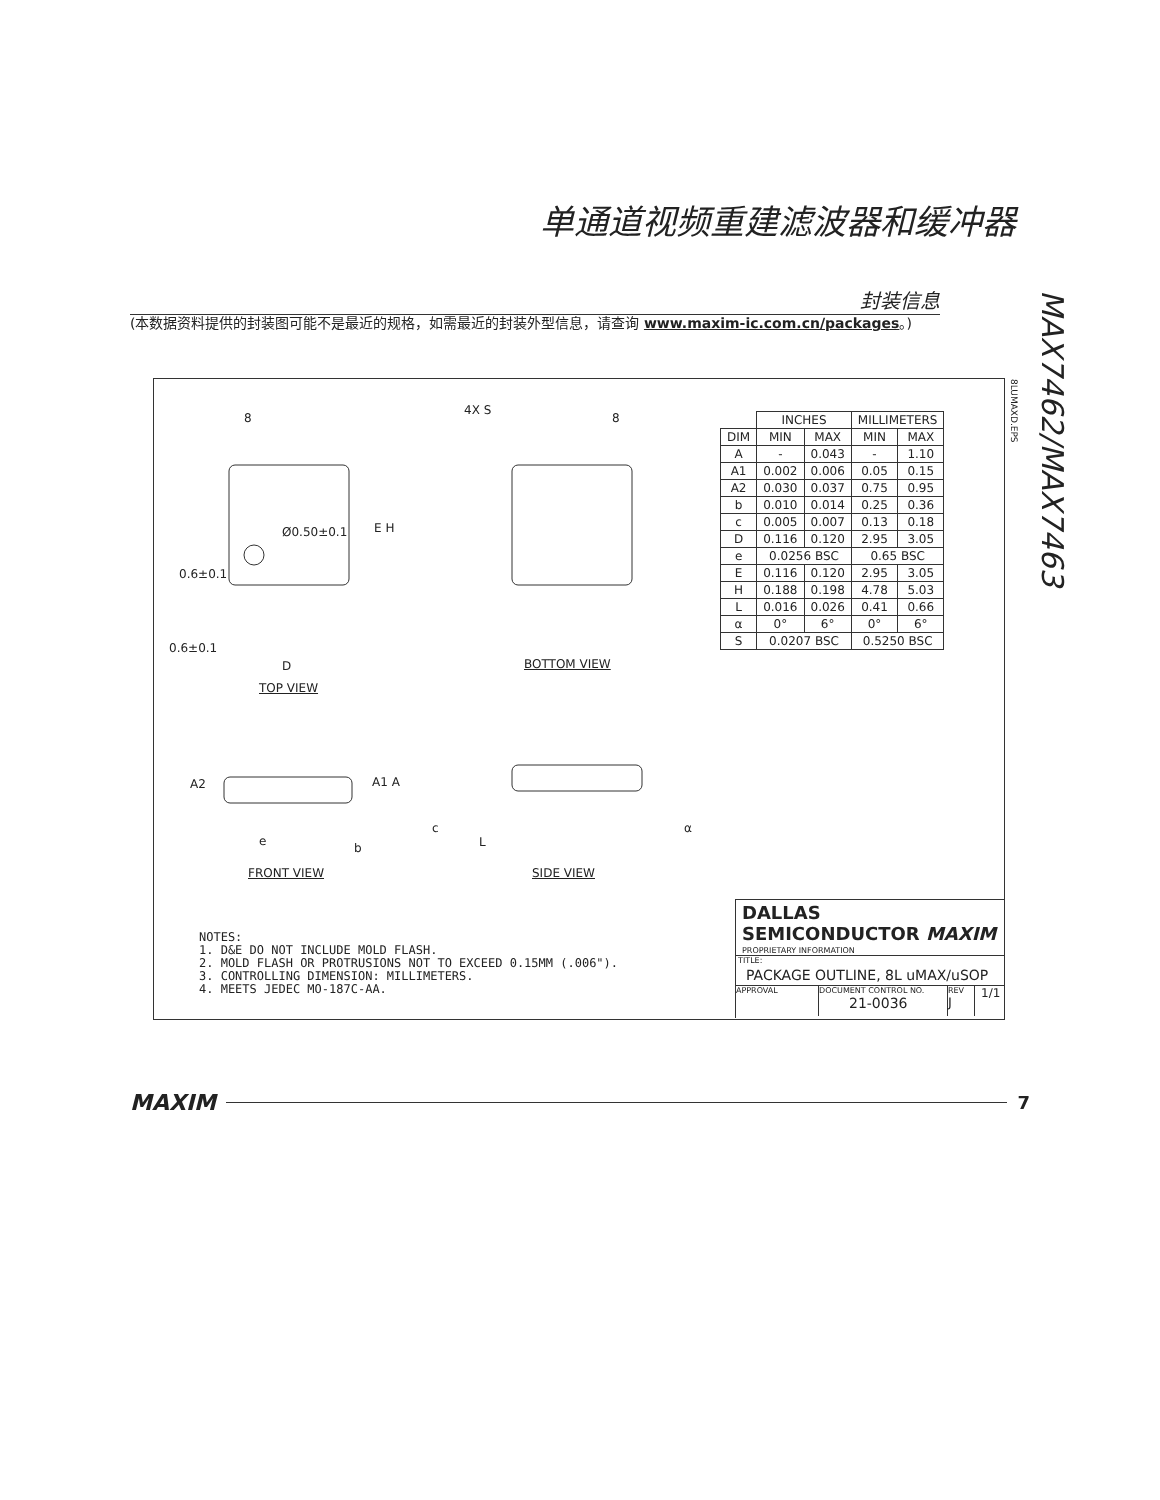单通道视频重建滤波器和缓冲器
封装信息
(本数据资料提供的封装图可能不是最近的规格，如需最近的封装外型信息，请查询 www.maxim-ic.com.cn/packages。)
MAX7462/MAX7463
8
4X S
8
Ø0.50±0.1 E H
0.6±0.1
0.6±0.1
D BOTTOM VIEW
TOP VIEW
A2 A1 A
e b
c
L
α
FRONT VIEW SIDE VIEW
| | INCHES | | MILLIMETERS | |
| DIM | MIN | MAX | MIN | MAX |
| A | - | 0.043 | - | 1.10 |
| A1 | 0.002 | 0.006 | 0.05 | 0.15 |
| A2 | 0.030 | 0.037 | 0.75 | 0.95 |
| b | 0.010 | 0.014 | 0.25 | 0.36 |
| c | 0.005 | 0.007 | 0.13 | 0.18 |
| D | 0.116 | 0.120 | 2.95 | 3.05 |
| e | 0.0256 BSC | | 0.65 BSC | |
| E | 0.116 | 0.120 | 2.95 | 3.05 |
| H | 0.188 | 0.198 | 4.78 | 5.03 |
| L | 0.016 | 0.026 | 0.41 | 0.66 |
| α | 0° | 6° | 0° | 6° |
| S | 0.0207 BSC | | 0.5250 BSC | |
8LUMAXD.EPS
NOTES:
1. D&E DO NOT INCLUDE MOLD FLASH.
2. MOLD FLASH OR PROTRUSIONS NOT TO EXCEED 0.15MM (.006").
3. CONTROLLING DIMENSION: MILLIMETERS.
4. MEETS JEDEC MO-187C-AA.
DALLAS SEMICONDUCTOR MAXIM
PROPRIETARY INFORMATION
TITLE:
PACKAGE OUTLINE, 8L uMAX/uSOP
APPROVAL DOCUMENT CONTROL NO.
21-0036
REV
J
1/1
MAXIM 7